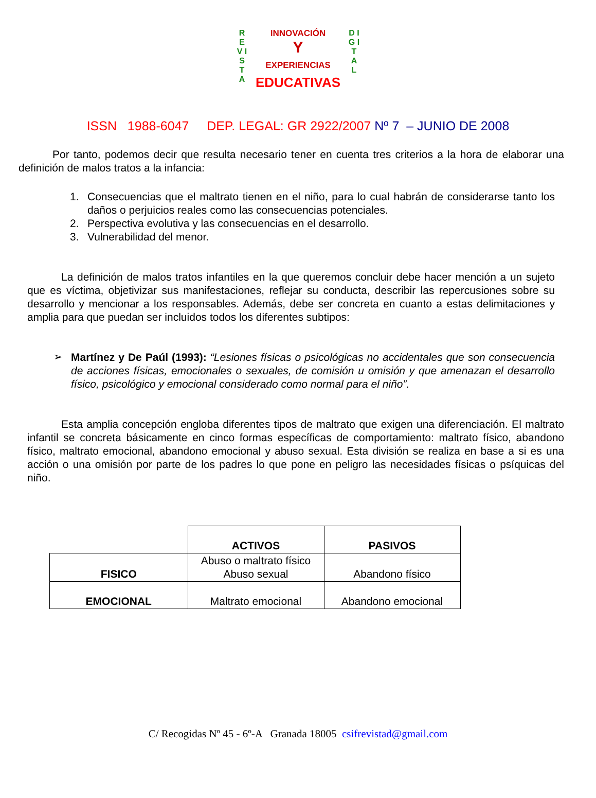R E V I S T A
INNOVACIÓN
Y
EXPERIENCIAS
EDUCATIVAS
D I G I T A L
ISSN 1988-6047 DEP. LEGAL: GR 2922/2007 Nº 7 – JUNIO DE 2008
Por tanto, podemos decir que resulta necesario tener en cuenta tres criterios a la hora de elaborar una definición de malos tratos a la infancia:
1. Consecuencias que el maltrato tienen en el niño, para lo cual habrán de considerarse tanto los daños o perjuicios reales como las consecuencias potenciales.
2. Perspectiva evolutiva y las consecuencias en el desarrollo.
3. Vulnerabilidad del menor.
La definición de malos tratos infantiles en la que queremos concluir debe hacer mención a un sujeto que es víctima, objetivizar sus manifestaciones, reflejar su conducta, describir las repercusiones sobre su desarrollo y mencionar a los responsables. Además, debe ser concreta en cuanto a estas delimitaciones y amplia para que puedan ser incluidos todos los diferentes subtipos:
➢
Martínez y De Paúl (1993): “Lesiones físicas o psicológicas no accidentales que son consecuencia de acciones físicas, emocionales o sexuales, de comisión u omisión y que amenazan el desarrollo físico, psicológico y emocional considerado como normal para el niño”.
Esta amplia concepción engloba diferentes tipos de maltrato que exigen una diferenciación. El maltrato infantil se concreta básicamente en cinco formas específicas de comportamiento: maltrato físico, abandono físico, maltrato emocional, abandono emocional y abuso sexual. Esta división se realiza en base a si es una acción o una omisión por parte de los padres lo que pone en peligro las necesidades físicas o psíquicas del niño.
| | ACTIVOS | PASIVOS |
| --- | --- | --- |
| FISICO | Abuso o maltrato físico Abuso sexual | Abandono físico |
| EMOCIONAL | Maltrato emocional | Abandono emocional |
C/ Recogidas Nº 45 - 6º-A Granada 18005 csifrevistad@gmail.com